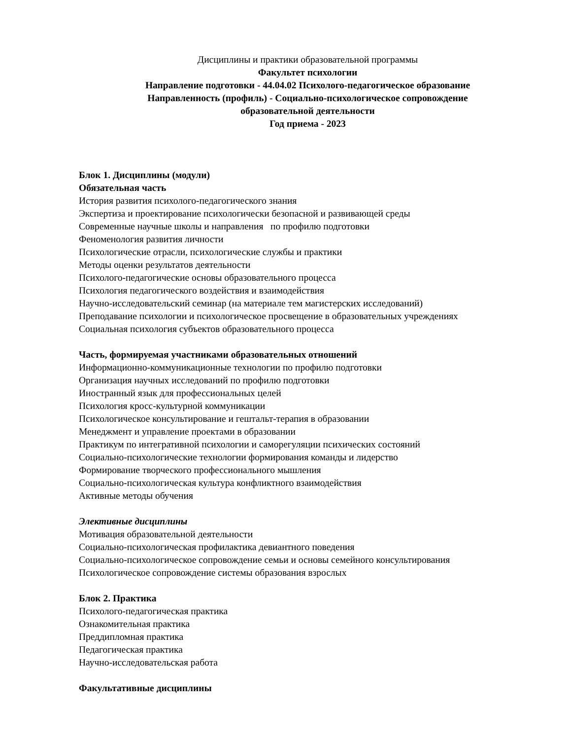Дисциплины и практики образовательной программы
Факультет психологии
Направление подготовки - 44.04.02 Психолого-педагогическое образование
Направленность (профиль) - Социально-психологическое сопровождение
образовательной деятельности
Год приема - 2023
Блок 1. Дисциплины (модули)
Обязательная часть
История развития психолого-педагогического знания
Экспертиза и проектирование психологически безопасной и развивающей среды
Современные научные школы и направления по профилю подготовки
Феноменология развития личности
Психологические отрасли, психологические службы и практики
Методы оценки результатов деятельности
Психолого-педагогические основы образовательного процесса
Психология педагогического воздействия и взаимодействия
Научно-исследовательский семинар (на материале тем магистерских исследований)
Преподавание психологии и психологическое просвещение в образовательных учреждениях
Социальная психология субъектов образовательного процесса
Часть, формируемая участниками образовательных отношений
Информационно-коммуникационные технологии по профилю подготовки
Организация научных исследований по профилю подготовки
Иностранный язык для профессиональных целей
Психология кросс-культурной коммуникации
Психологическое консультирование и гештальт-терапия в образовании
Менеджмент и управление проектами в образовании
Практикум по интегративной психологии и саморегуляции психических состояний
Социально-психологические технологии формирования команды и лидерство
Формирование творческого профессионального мышления
Социально-психологическая культура конфликтного взаимодействия
Активные методы обучения
Элективные дисциплины
Мотивация образовательной деятельности
Социально-психологическая профилактика девиантного поведения
Социально-психологическое сопровождение семьи и основы семейного консультирования
Психологическое сопровождение системы образования взрослых
Блок 2. Практика
Психолого-педагогическая практика
Ознакомительная практика
Преддипломная практика
Педагогическая практика
Научно-исследовательская работа
Факультативные дисциплины